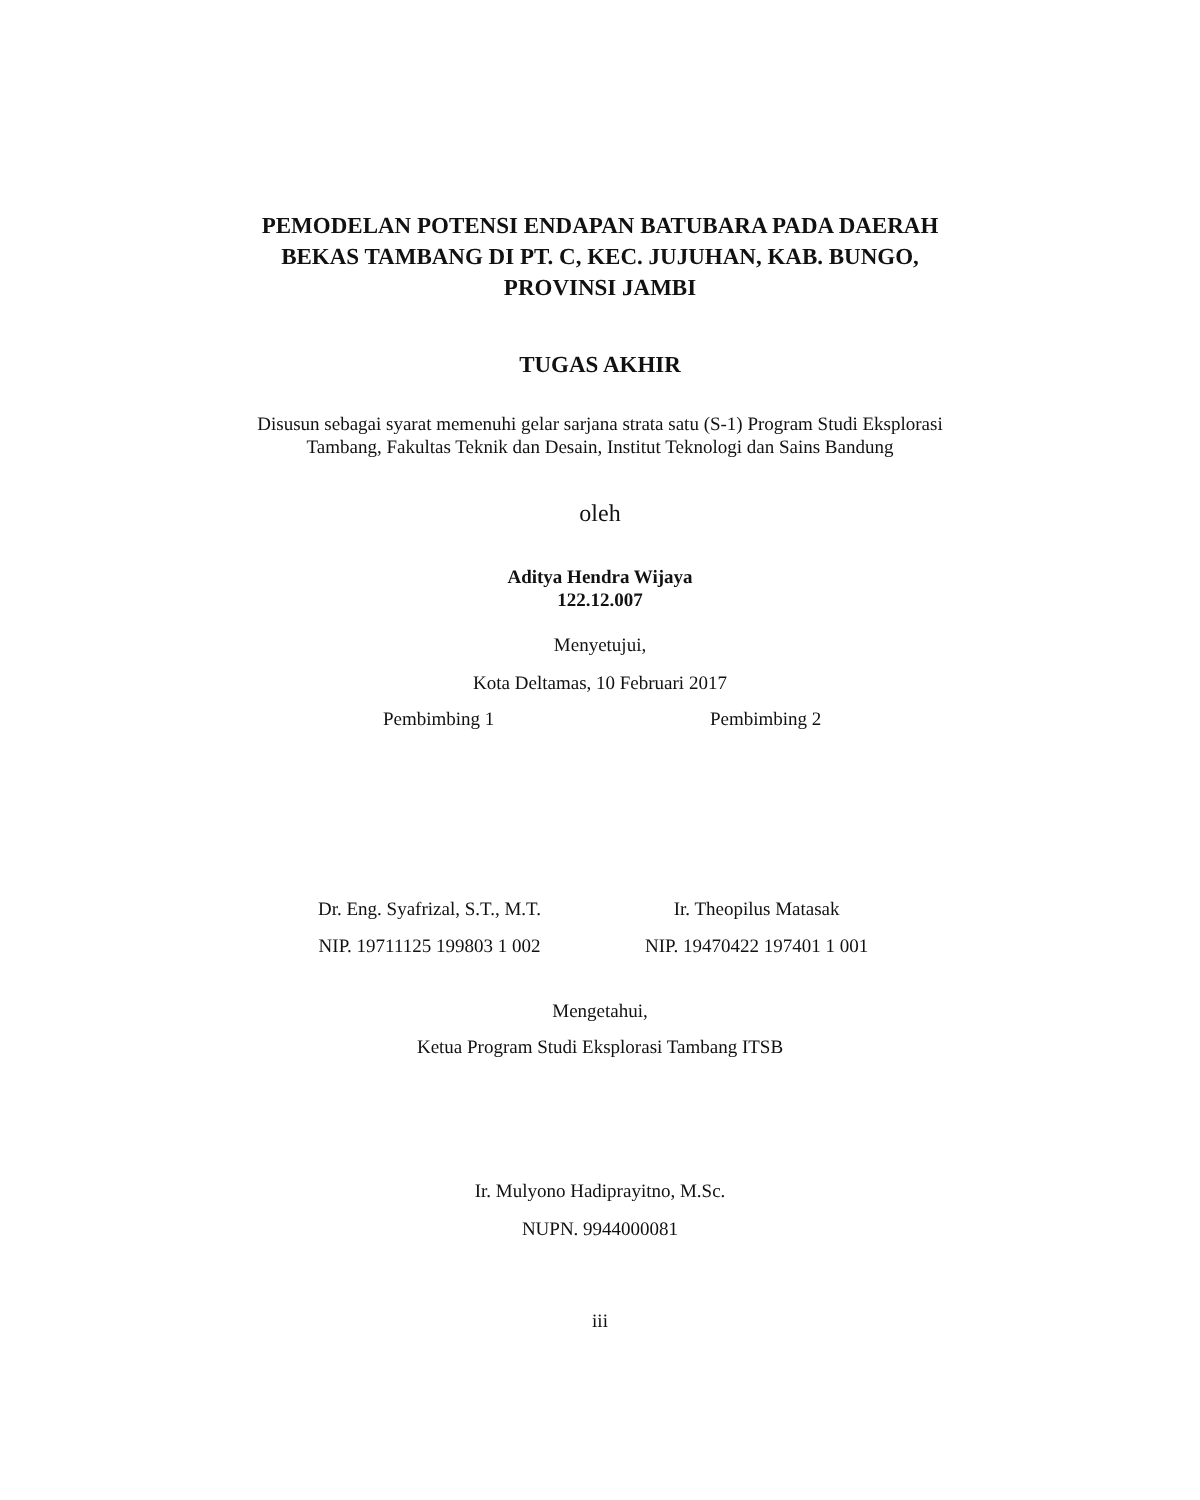PEMODELAN POTENSI ENDAPAN BATUBARA PADA DAERAH BEKAS TAMBANG DI PT. C, KEC. JUJUHAN, KAB. BUNGO, PROVINSI JAMBI
TUGAS AKHIR
Disusun sebagai syarat memenuhi gelar sarjana strata satu (S-1) Program Studi Eksplorasi Tambang, Fakultas Teknik dan Desain, Institut Teknologi dan Sains Bandung
oleh
Aditya Hendra Wijaya
122.12.007
Menyetujui,
Kota Deltamas, 10 Februari 2017
Pembimbing 1 Pembimbing 2
Dr. Eng. Syafrizal, S.T., M.T.
NIP. 19711125 199803 1 002
Ir. Theopilus Matasak
NIP. 19470422 197401 1 001
Mengetahui,
Ketua Program Studi Eksplorasi Tambang ITSB
Ir. Mulyono Hadiprayitno, M.Sc.
NUPN. 9944000081
iii